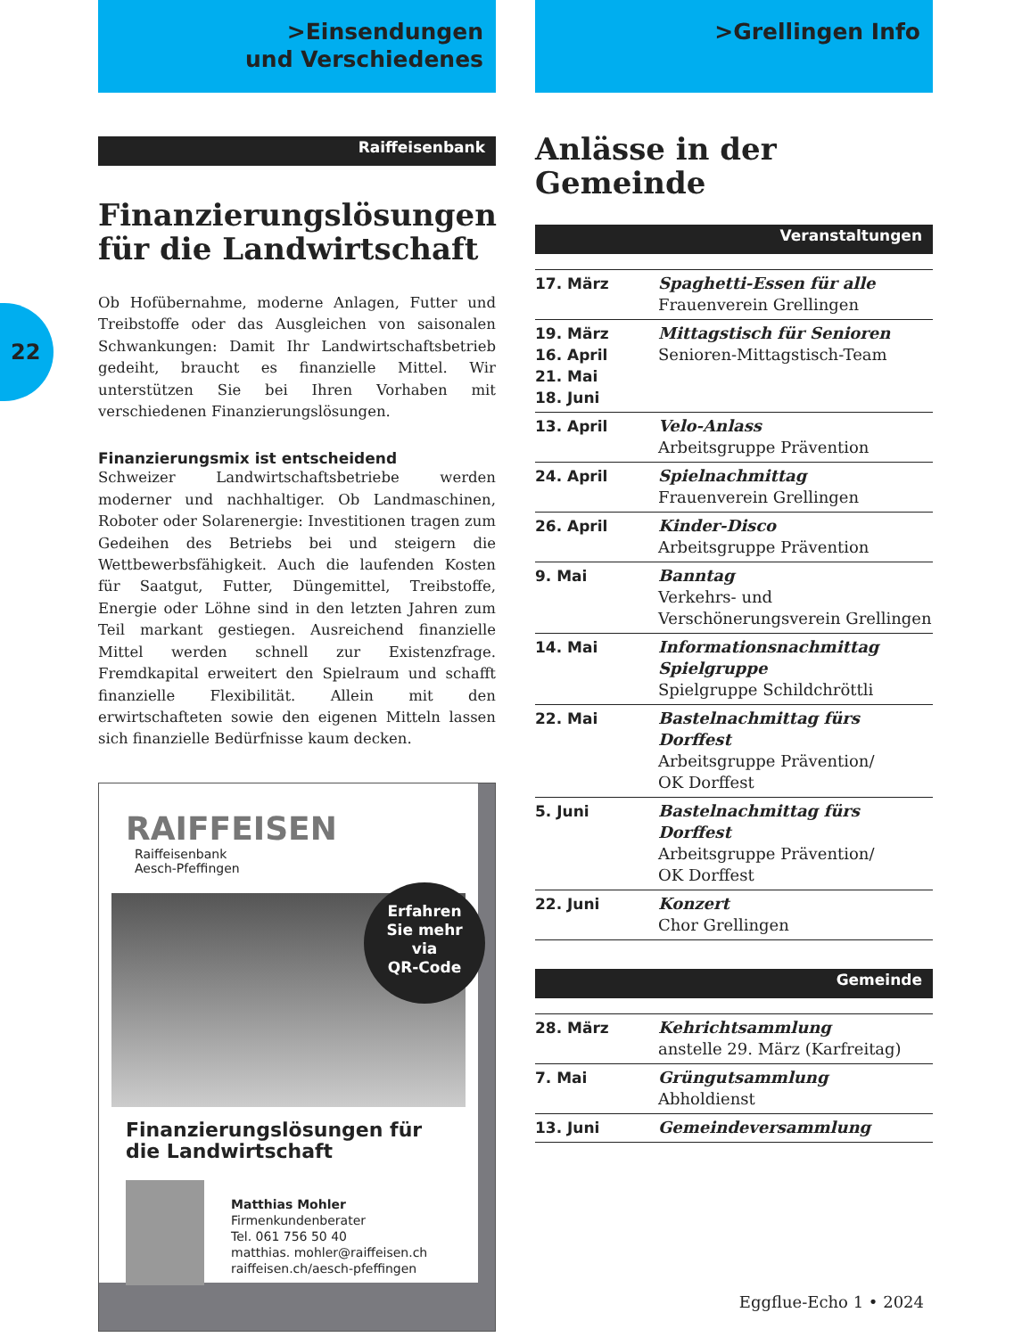22
>Einsendungen
und Verschiedenes
Raiffeisenbank
Finanzierungslösungen für die Landwirtschaft
Ob Hofübernahme, moderne Anlagen, Futter und Treibstoffe oder das Ausgleichen von saisonalen Schwankungen: Damit Ihr Landwirtschaftsbetrieb gedeiht, braucht es finanzielle Mittel. Wir unterstützen Sie bei Ihren Vorhaben mit verschiedenen Finanzierungslösungen.
Finanzierungsmix ist entscheidend
Schweizer Landwirtschaftsbetriebe werden moderner und nachhaltiger. Ob Landmaschinen, Roboter oder Solarenergie: Investitionen tragen zum Gedeihen des Betriebs bei und steigern die Wettbewerbsfähigkeit. Auch die laufenden Kosten für Saatgut, Futter, Düngemittel, Treibstoffe, Energie oder Löhne sind in den letzten Jahren zum Teil markant gestiegen. Ausreichend finanzielle Mittel werden schnell zur Existenzfrage. Fremdkapital erweitert den Spielraum und schafft finanzielle Flexibilität. Allein mit den erwirtschafteten sowie den eigenen Mitteln lassen sich finanzielle Bedürfnisse kaum decken.
RAIFFEISEN Raiffeisenbank
Aesch-Pfeffingen
Erfahren
Sie mehr
via
QR-Code
Finanzierungslösungen für die Landwirtschaft
Matthias Mohler
Firmenkundenberater
Tel. 061 756 50 40
matthias. mohler@raiffeisen.ch
raiffeisen.ch/aesch-pfeffingen
>Grellingen Info
Anlässe in der Gemeinde
Veranstaltungen
| 17. März | Spaghetti-Essen für alle Frauenverein Grellingen |
| 19. März 16. April 21. Mai 18. Juni | Mittagstisch für Senioren Senioren-Mittagstisch-Team |
| 13. April | Velo-Anlass Arbeitsgruppe Prävention |
| 24. April | Spielnachmittag Frauenverein Grellingen |
| 26. April | Kinder-Disco Arbeitsgruppe Prävention |
| 9. Mai | Banntag Verkehrs- und Verschönerungsverein Grellingen |
| 14. Mai | Informationsnachmittag Spielgruppe Spielgruppe Schildchröttli |
| 22. Mai | Bastelnachmittag fürs Dorffest Arbeitsgruppe Prävention/ OK Dorffest |
| 5. Juni | Bastelnachmittag fürs Dorffest Arbeitsgruppe Prävention/ OK Dorffest |
| 22. Juni | Konzert Chor Grellingen |
Gemeinde
| 28. März | Kehrichtsammlung anstelle 29. März (Karfreitag) |
| 7. Mai | Grüngutsammlung Abholdienst |
| 13. Juni | Gemeindeversammlung |
Eggflue-Echo 1 • 2024